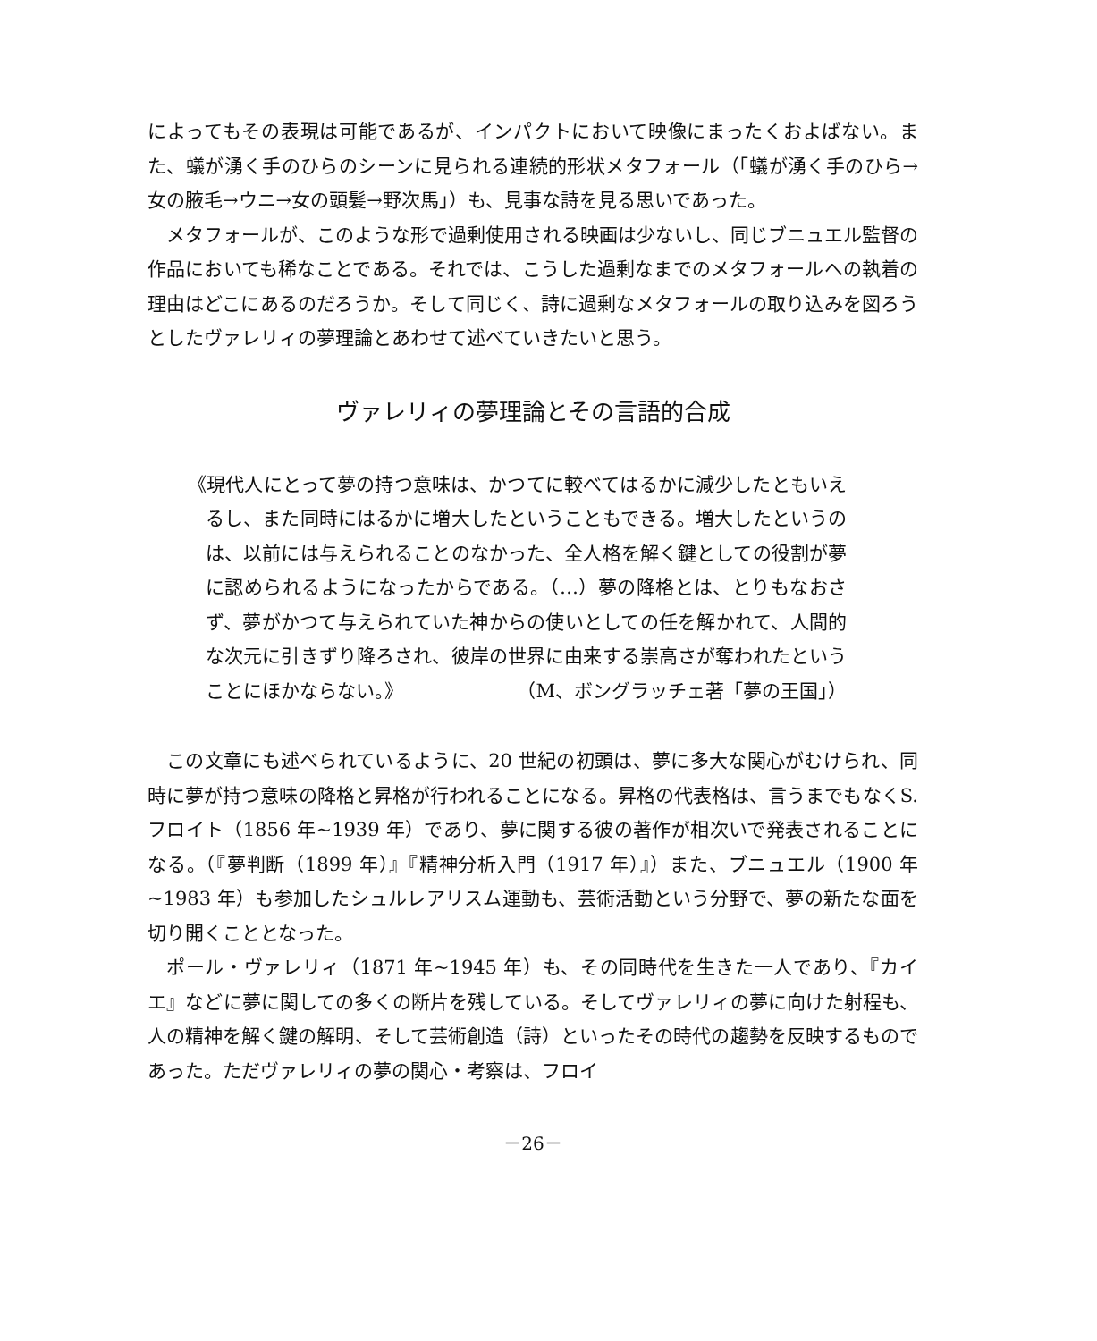によってもその表現は可能であるが、インパクトにおいて映像にまったくおよばない。また、蟻が湧く手のひらのシーンに見られる連続的形状メタフォール（「蟻が湧く手のひら→女の腋毛→ウニ→女の頭髪→野次馬」）も、見事な詩を見る思いであった。
メタフォールが、このような形で過剰使用される映画は少ないし、同じブニュエル監督の作品においても稀なことである。それでは、こうした過剰なまでのメタフォールへの執着の理由はどこにあるのだろうか。そして同じく、詩に過剰なメタフォールの取り込みを図ろうとしたヴァレリィの夢理論とあわせて述べていきたいと思う。
ヴァレリィの夢理論とその言語的合成
《現代人にとって夢の持つ意味は、かつてに較べてはるかに減少したともいえるし、また同時にはるかに増大したということもできる。増大したというのは、以前には与えられることのなかった、全人格を解く鍵としての役割が夢に認められるようになったからである。（…）夢の降格とは、とりもなおさず、夢がかつて与えられていた神からの使いとしての任を解かれて、人間的な次元に引きずり降ろされ、彼岸の世界に由来する崇高さが奪われたということにほかならない。》 （M、ボングラッチェ著「夢の王国」）
この文章にも述べられているように、20 世紀の初頭は、夢に多大な関心がむけられ、同時に夢が持つ意味の降格と昇格が行われることになる。昇格の代表格は、言うまでもなくS.フロイト（1856 年~1939 年）であり、夢に関する彼の著作が相次いで発表されることになる。（『夢判断（1899 年）』『精神分析入門（1917 年）』）また、ブニュエル（1900 年~1983 年）も参加したシュルレアリスム運動も、芸術活動という分野で、夢の新たな面を切り開くこととなった。
ポール・ヴァレリィ（1871 年~1945 年）も、その同時代を生きた一人であり、『カイエ』などに夢に関しての多くの断片を残している。そしてヴァレリィの夢に向けた射程も、人の精神を解く鍵の解明、そして芸術創造（詩）といったその時代の趨勢を反映するものであった。ただヴァレリィの夢の関心・考察は、フロイ
－26－